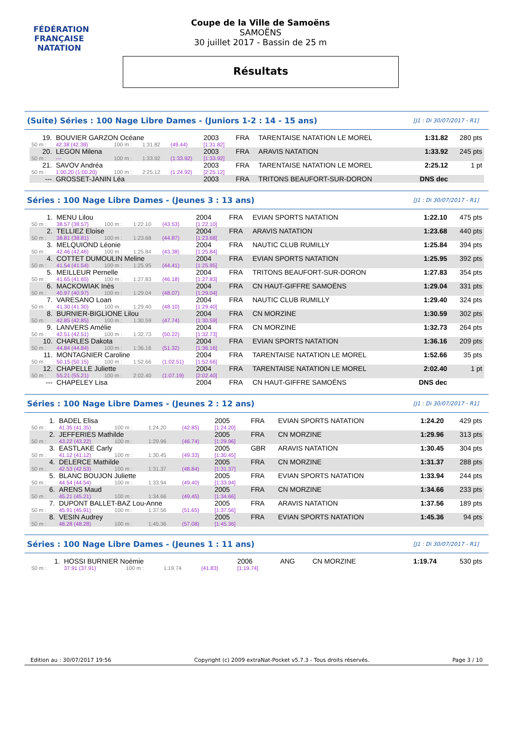FÉDÉRATION FRANÇAISE
NATATION
Coupe de la Ville de Samoëns
SAMOËNS
30 juillet 2017 - Bassin de 25 m
Résultats
(Suite) Séries : 100 Nage Libre Dames - (Juniors 1-2 : 14 - 15 ans) [J1 : Di 30/07/2017 - R1]
| 19. | BOUVIER GARZON Océane | | | | 2003 | FRA | TARENTAISE NATATION LE MOREL | 1:31.82 | 280 pts |
| 50 m : | 42.38 (42.38) | 100 m : | 1:31.82 | (49.44) | [1:31.82] | | | | |
| 20. | LEGON Milena | | | | 2003 | FRA | ARAVIS NATATION | 1:33.92 | 245 pts |
| 50 m : | --- | 100 m : | 1:33.92 | (1:33.92) | [1:33.92] | | | | |
| 21. | SAVOV Andréa | | | | 2003 | FRA | TARENTAISE NATATION LE MOREL | 2:25.12 | 1 pt |
| 50 m : | 1:00.20 (1:00.20) | 100 m : | 2:25.12 | (1:24.92) | [2:25.12] | | | | |
| --- | GROSSET-JANIN Léa | | | | 2003 | FRA | TRITONS BEAUFORT-SUR-DORON | DNS dec | |
Séries : 100 Nage Libre Dames - (Jeunes 3 : 13 ans) [J1 : Di 30/07/2017 - R1]
| 1. | MENU Lilou | | | | 2004 | FRA | EVIAN SPORTS NATATION | 1:22.10 | 475 pts |
| 50 m : | 38.57 (38.57) | 100 m : | 1:22.10 | (43.53) | [1:22.10] | | | | |
| 2. | TELLIEZ Eloise | | | | 2004 | FRA | ARAVIS NATATION | 1:23.68 | 440 pts |
| 50 m : | 38.81 (38.81) | 100 m : | 1:23.68 | (44.87) | [1:23.68] | | | | |
| 3. | MELQUIOND Léonie | | | | 2004 | FRA | NAUTIC CLUB RUMILLY | 1:25.84 | 394 pts |
| 50 m : | 42.46 (42.46) | 100 m : | 1:25.84 | (43.38) | [1:25.84] | | | | |
| 4. | COTTET DUMOULIN Meline | | | | 2004 | FRA | EVIAN SPORTS NATATION | 1:25.95 | 392 pts |
| 50 m : | 41.54 (41.54) | 100 m : | 1:25.95 | (44.41) | [1:25.95] | | | | |
| 5. | MEILLEUR Pernelle | | | | 2004 | FRA | TRITONS BEAUFORT-SUR-DORON | 1:27.83 | 354 pts |
| 50 m : | 41.65 (41.65) | 100 m : | 1:27.83 | (46.18) | [1:27.83] | | | | |
| 6. | MACKOWIAK Inès | | | | 2004 | FRA | CN HAUT-GIFFRE SAMOËNS | 1:29.04 | 331 pts |
| 50 m : | 40.97 (40.97) | 100 m : | 1:29.04 | (48.07) | [1:29.04] | | | | |
| 7. | VARESANO Loan | | | | 2004 | FRA | NAUTIC CLUB RUMILLY | 1:29.40 | 324 pts |
| 50 m : | 41.30 (41.30) | 100 m : | 1:29.40 | (48.10) | [1:29.40] | | | | |
| 8. | BURNIER-BIGLIONE Lilou | | | | 2004 | FRA | CN MORZINE | 1:30.59 | 302 pts |
| 50 m : | 42.85 (42.85) | 100 m : | 1:30.59 | (47.74) | [1:30.59] | | | | |
| 9. | LANVERS Amélie | | | | 2004 | FRA | CN MORZINE | 1:32.73 | 264 pts |
| 50 m : | 42.51 (42.51) | 100 m : | 1:32.73 | (50.22) | [1:32.73] | | | | |
| 10. | CHARLES Dakota | | | | 2004 | FRA | EVIAN SPORTS NATATION | 1:36.16 | 209 pts |
| 50 m : | 44.84 (44.84) | 100 m : | 1:36.16 | (51.32) | [1:36.16] | | | | |
| 11. | MONTAGNIER Caroline | | | | 2004 | FRA | TARENTAISE NATATION LE MOREL | 1:52.66 | 35 pts |
| 50 m : | 50.15 (50.15) | 100 m : | 1:52.66 | (1:02.51) | [1:52.66] | | | | |
| 12. | CHAPELLE Juliette | | | | 2004 | FRA | TARENTAISE NATATION LE MOREL | 2:02.40 | 1 pt |
| 50 m : | 55.21 (55.21) | 100 m : | 2:02.40 | (1:07.19) | [2:02.40] | | | | |
| --- | CHAPELEY Lisa | | | | 2004 | FRA | CN HAUT-GIFFRE SAMOËNS | DNS dec | |
Séries : 100 Nage Libre Dames - (Jeunes 2 : 12 ans) [J1 : Di 30/07/2017 - R1]
| 1. | BADEL Elisa | | | | 2005 | FRA | EVIAN SPORTS NATATION | 1:24.20 | 429 pts |
| 50 m : | 41.35 (41.35) | 100 m : | 1:24.20 | (42.85) | [1:24.20] | | | | |
| 2. | JEFFERIES Mathilde | | | | 2005 | FRA | CN MORZINE | 1:29.96 | 313 pts |
| 50 m : | 43.22 (43.22) | 100 m : | 1:29.96 | (46.74) | [1:29.96] | | | | |
| 3. | EASTLAKE Carly | | | | 2005 | GBR | ARAVIS NATATION | 1:30.45 | 304 pts |
| 50 m : | 41.12 (41.12) | 100 m : | 1:30.45 | (49.33) | [1:30.45] | | | | |
| 4. | DELERCE Mathilde | | | | 2005 | FRA | CN MORZINE | 1:31.37 | 288 pts |
| 50 m : | 42.53 (42.53) | 100 m : | 1:31.37 | (48.84) | [1:31.37] | | | | |
| 5. | BLANC BOUJON Juliette | | | | 2005 | FRA | EVIAN SPORTS NATATION | 1:33.94 | 244 pts |
| 50 m : | 44.54 (44.54) | 100 m : | 1:33.94 | (49.40) | [1:33.94] | | | | |
| 6. | ARENS Maud | | | | 2005 | FRA | CN MORZINE | 1:34.66 | 233 pts |
| 50 m : | 45.21 (45.21) | 100 m : | 1:34.66 | (49.45) | [1:34.66] | | | | |
| 7. | DUPONT BALLET-BAZ Lou-Anne | | | | 2005 | FRA | ARAVIS NATATION | 1:37.56 | 189 pts |
| 50 m : | 45.91 (45.91) | 100 m : | 1:37.56 | (51.65) | [1:37.56] | | | | |
| 8. | VESIN Audrey | | | | 2005 | FRA | EVIAN SPORTS NATATION | 1:45.36 | 94 pts |
| 50 m : | 48.28 (48.28) | 100 m : | 1:45.36 | (57.08) | [1:45.36] | | | | |
Séries : 100 Nage Libre Dames - (Jeunes 1 : 11 ans) [J1 : Di 30/07/2017 - R1]
| 1. | HOSSI BURNIER Noémie | | | | 2006 | ANG | CN MORZINE | 1:19.74 | 530 pts |
| 50 m : | 37.91 (37.91) | 100 m : | 1:19.74 | (41.83) | [1:19.74] | | | | |
Edition au : 30/07/2017 19:56 Copyright (c) 2009 extraNat-Pocket v5.7.3 - Tous droits réservés. Page 3 / 10